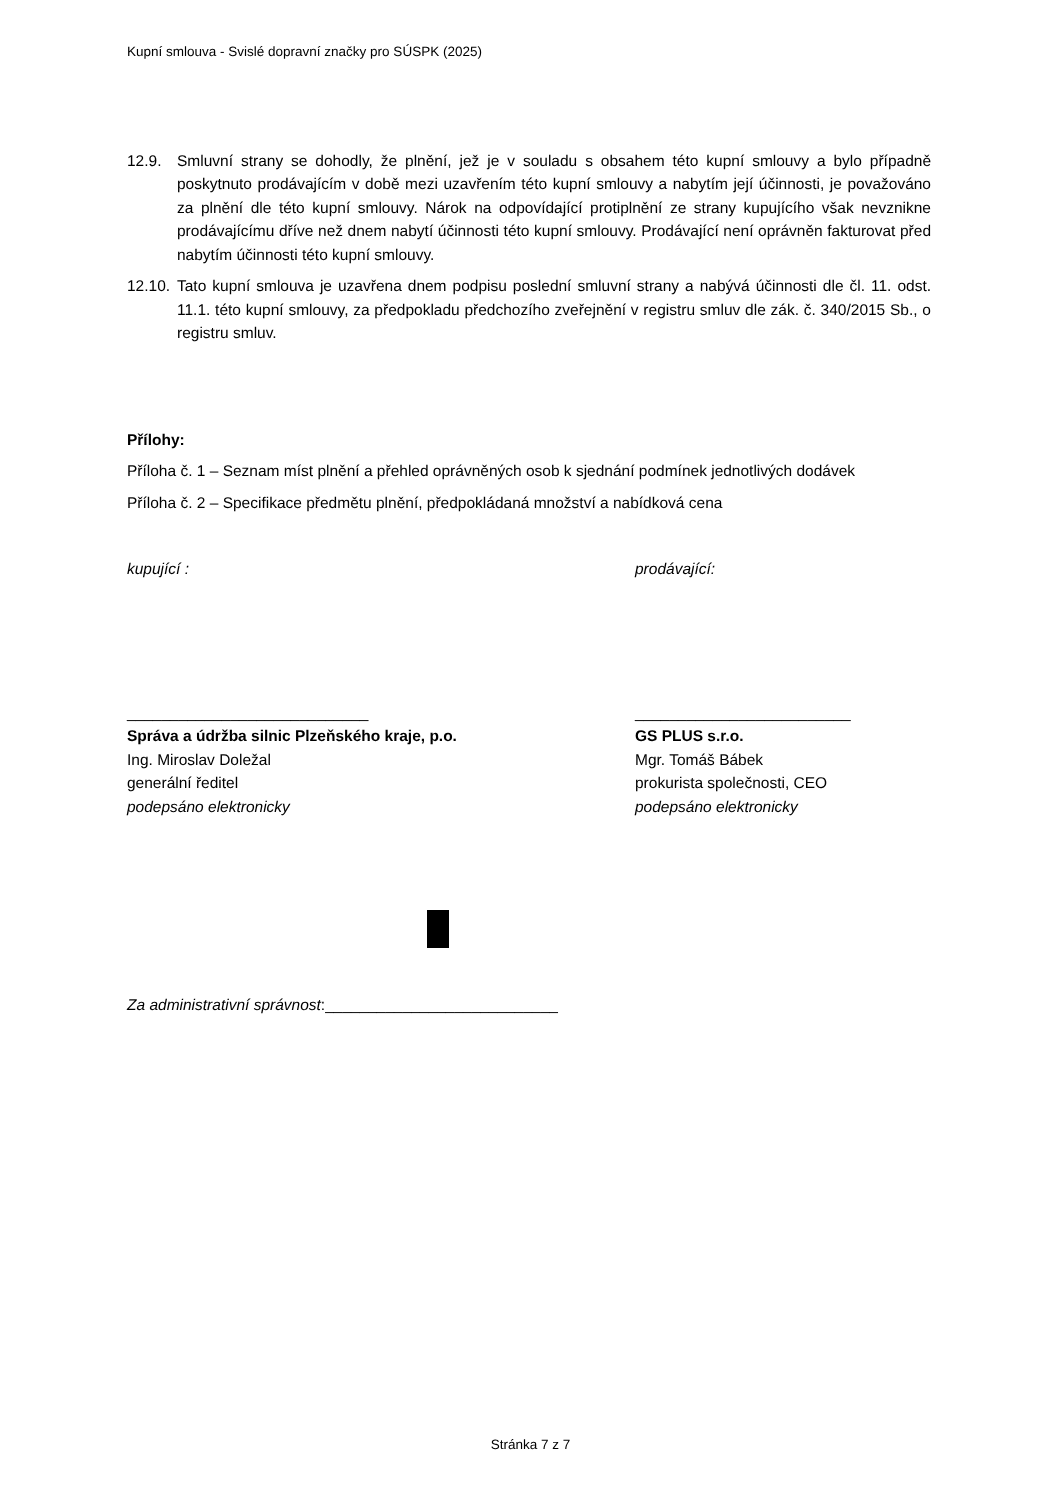Kupní smlouva - Svislé dopravní značky pro SÚSPK (2025)
12.9. Smluvní strany se dohodly, že plnění, jež je v souladu s obsahem této kupní smlouvy a bylo případně poskytnuto prodávajícím v době mezi uzavřením této kupní smlouvy a nabytím její účinnosti, je považováno za plnění dle této kupní smlouvy. Nárok na odpovídající protiplnění ze strany kupujícího však nevznikne prodávajícímu dříve než dnem nabytí účinnosti této kupní smlouvy. Prodávající není oprávněn fakturovat před nabytím účinnosti této kupní smlouvy.
12.10.
Tato kupní smlouva je uzavřena dnem podpisu poslední smluvní strany a nabývá účinnosti dle čl. 11. odst. 11.1. této kupní smlouvy, za předpokladu předchozího zveřejnění v registru smluv dle zák. č. 340/2015 Sb., o registru smluv.
Přílohy:
Příloha č. 1 – Seznam míst plnění a přehled oprávněných osob k sjednání podmínek jednotlivých dodávek
Příloha č. 2 – Specifikace předmětu plnění, předpokládaná množství a nabídková cena
kupující :
____________________________
Správa a údržba silnic Plzeňského kraje, p.o.
Ing. Miroslav Doležal
generální ředitel
podepsáno elektronicky
prodávající:
_________________________
GS PLUS s.r.o.
Mgr. Tomáš Bábek
prokurista společnosti, CEO
podepsáno elektronicky
Za administrativní správnost:___________________________
Stránka 7 z 7